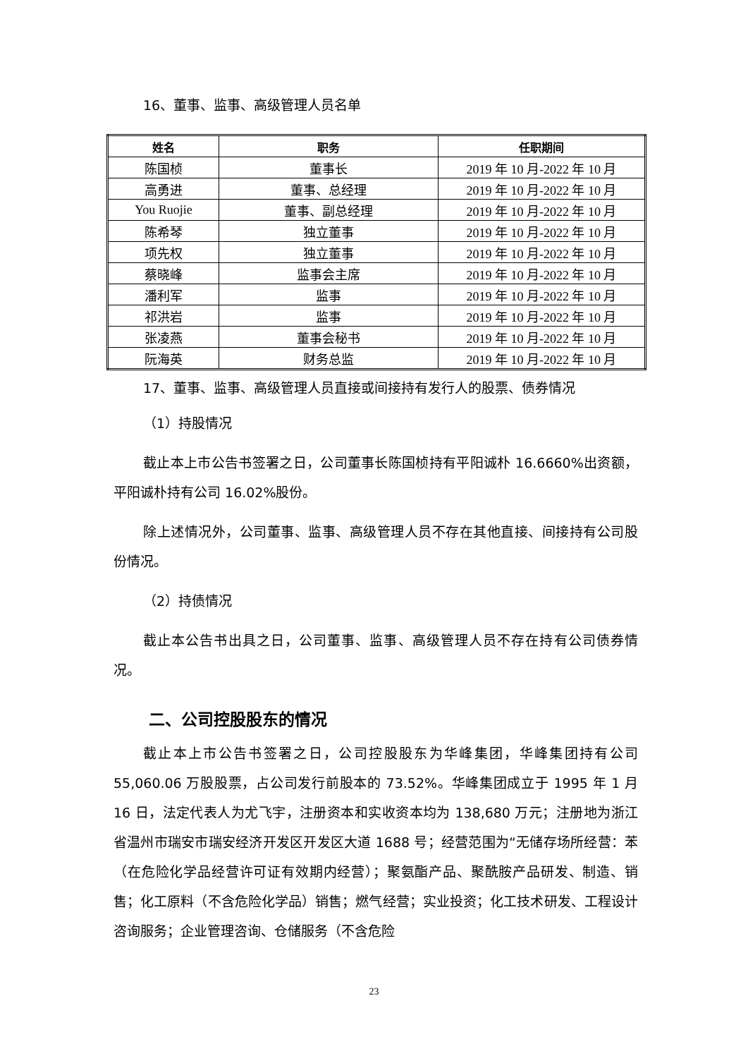16、董事、监事、高级管理人员名单
| 姓名 | 职务 | 任职期间 |
| --- | --- | --- |
| 陈国桢 | 董事长 | 2019 年 10 月-2022 年 10 月 |
| 高勇进 | 董事、总经理 | 2019 年 10 月-2022 年 10 月 |
| You Ruojie | 董事、副总经理 | 2019 年 10 月-2022 年 10 月 |
| 陈希琴 | 独立董事 | 2019 年 10 月-2022 年 10 月 |
| 项先权 | 独立董事 | 2019 年 10 月-2022 年 10 月 |
| 蔡晓峰 | 监事会主席 | 2019 年 10 月-2022 年 10 月 |
| 潘利军 | 监事 | 2019 年 10 月-2022 年 10 月 |
| 祁洪岩 | 监事 | 2019 年 10 月-2022 年 10 月 |
| 张凌燕 | 董事会秘书 | 2019 年 10 月-2022 年 10 月 |
| 阮海英 | 财务总监 | 2019 年 10 月-2022 年 10 月 |
17、董事、监事、高级管理人员直接或间接持有发行人的股票、债券情况
（1）持股情况
截止本上市公告书签署之日，公司董事长陈国桢持有平阳诚朴 16.6660%出资额，平阳诚朴持有公司 16.02%股份。
除上述情况外，公司董事、监事、高级管理人员不存在其他直接、间接持有公司股份情况。
（2）持债情况
截止本公告书出具之日，公司董事、监事、高级管理人员不存在持有公司债券情况。
二、公司控股股东的情况
截止本上市公告书签署之日，公司控股股东为华峰集团，华峰集团持有公司 55,060.06 万股股票，占公司发行前股本的 73.52%。华峰集团成立于 1995 年 1 月 16 日，法定代表人为尤飞宇，注册资本和实收资本均为 138,680 万元；注册地为浙江省温州市瑞安市瑞安经济开发区开发区大道 1688 号；经营范围为“无储存场所经营：苯（在危险化学品经营许可证有效期内经营）；聚氨酯产品、聚酰胺产品研发、制造、销售；化工原料（不含危险化学品）销售；燃气经营；实业投资；化工技术研发、工程设计咨询服务；企业管理咨询、仓储服务（不含危险
23